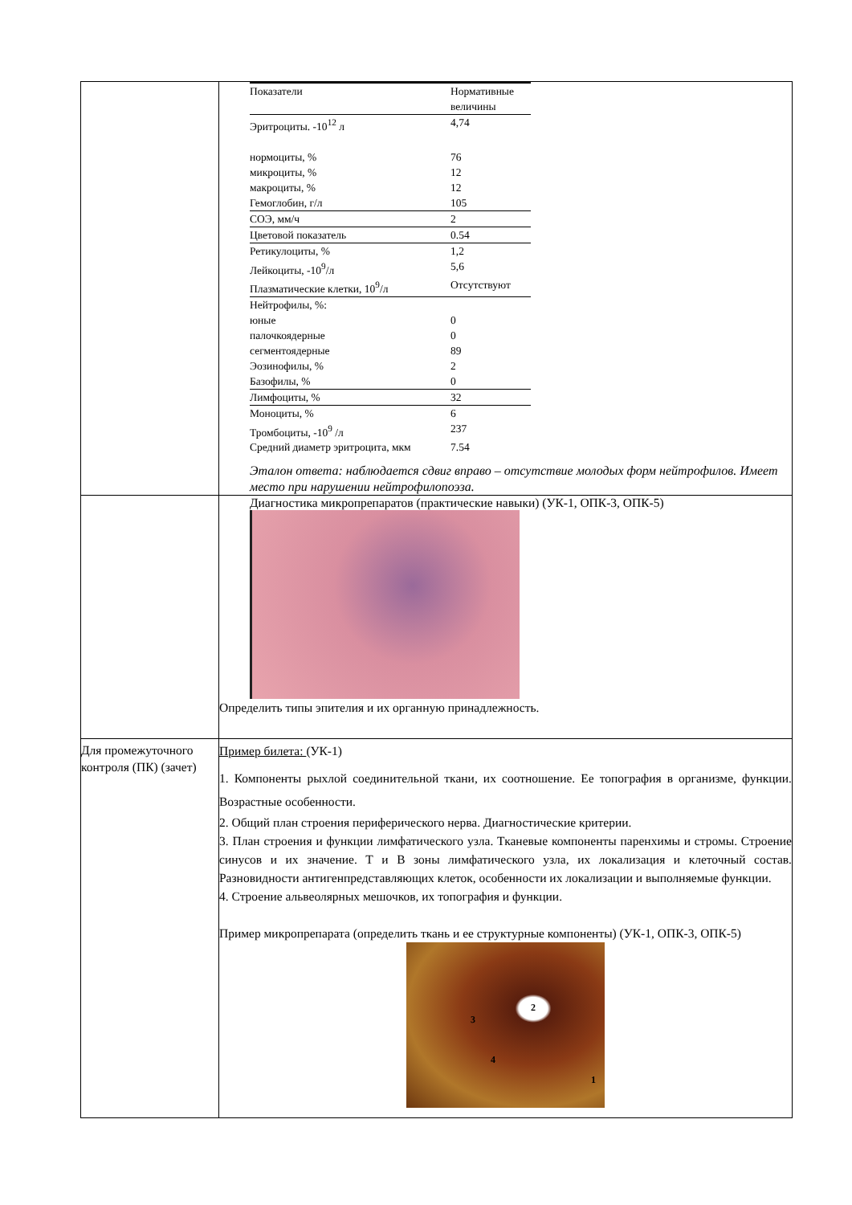| | / Показатели / Нормативные величины / / Эритроциты. -10<sup>12</sup> л / 4,74 / / нормоциты, % / 76 / / микроциты, % / 12 / / макроциты, % / 12 / / Гемоглобин, г/л / 105 / / СОЭ, мм/ч / 2 / / Цветовой показатель / 0.54 / / Ретикулоциты, % / 1,2 / / Лейкоциты, -10<sup>9</sup>/л / 5,6 / / Плазматические клетки, 10<sup>9</sup>/л / Отсутствуют / / Нейтрофилы, %: / / / юные / 0 / / палочкоядерные / 0 / / сегментоядерные / 89 / / Эозинофилы, % / 2 / / Базофилы, % / 0 / / Лимфоциты, % / 32 / / Моноциты, % / 6 / / Тромбоциты, -10<sup>9</sup> /л / 237 / / Средний диаметр эритроцита, мкм / 7.54 / Эталон ответа: наблюдается сдвиг вправо – отсутствие молодых форм нейтрофилов. Имеет место при нарушении нейтрофилопоэза. |
| | Диагностика микропрепаратов (практические навыки) (УК-1, ОПК-3, ОПК-5) Определить типы эпителия и их органную принадлежность. |
| Для промежуточного контроля (ПК) (зачет) | Пример билета: (УК-1) 1. Компоненты рыхлой соединительной ткани, их соотношение. Ее топография в организме, функции. Возрастные особенности. 2. Общий план строения периферического нерва. Диагностические критерии. 3. План строения и функции лимфатического узла. Тканевые компоненты паренхимы и стромы. Строение синусов и их значение. Т и В зоны лимфатического узла, их локализация и клеточный состав. Разновидности антигенпредставляющих клеток, особенности их локализации и выполняемые функции. 4. Строение альвеолярных мешочков, их топография и функции. Пример микропрепарата (определить ткань и ее структурные компоненты) (УК-1, ОПК-3, ОПК-5) 2 3 4 1 |